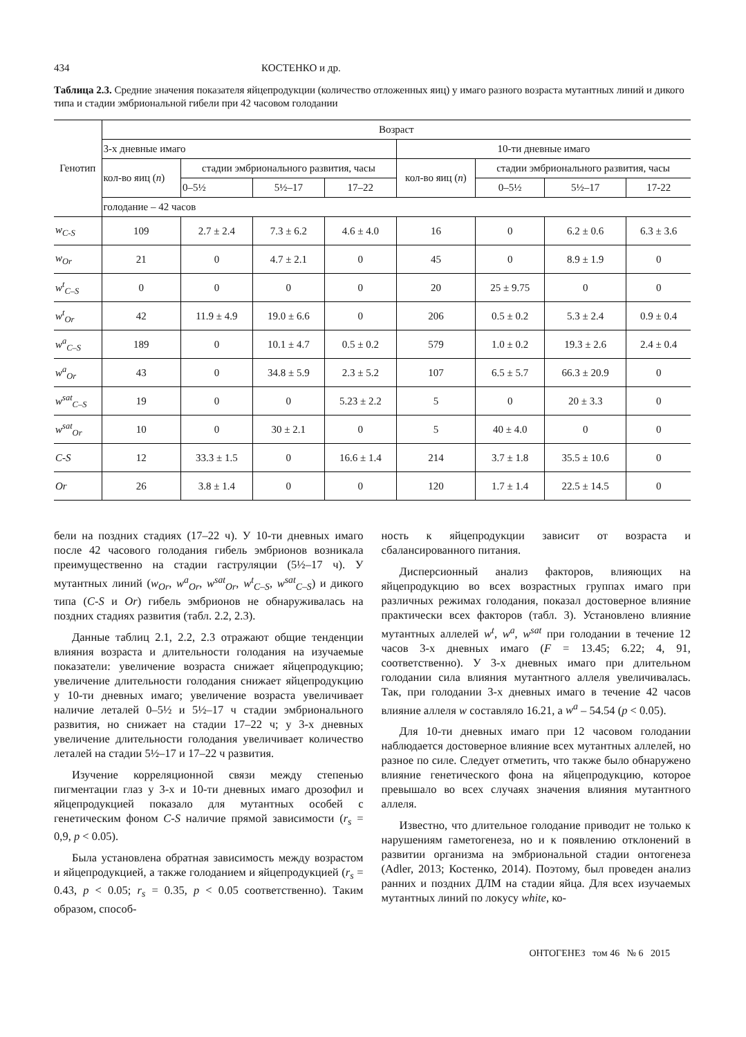434 КОСТЕНКО и др.
Таблица 2.3. Средние значения показателя яйцепродукции (количество отложенных яиц) у имаго разного возраста мутантных линий и дикого типа и стадии эмбриональной гибели при 42 часовом голодании
| Генотип | Возраст | | | | | | | |
| --- | --- | --- | --- | --- | --- | --- | --- | --- |
| | 3-х дневные имаго | | | | 10-ти дневные имаго | | | |
| | кол-во яиц ( n ) | стадии эмбрионального развития, часы | | | кол-во яиц ( n ) | стадии эмбрионального развития, часы | | |
| | | 0–5½ | 5½–17 | 17–22 | | 0–5½ | 5½–17 | 17-22 |
| | голодание – 42 часов | | | | | | | |
| w<sub>C-S</sub> | 109 | 2.7 ± 2.4 | 7.3 ± 6.2 | 4.6 ± 4.0 | 16 | 0 | 6.2 ± 0.6 | 6.3 ± 3.6 |
| w<sub>Or</sub> | 21 | 0 | 4.7 ± 2.1 | 0 | 45 | 0 | 8.9 ± 1.9 | 0 |
| w<sup>t</sup><sub>C–S</sub> | 0 | 0 | 0 | 0 | 20 | 25 ± 9.75 | 0 | 0 |
| w<sup>t</sup><sub>Or</sub> | 42 | 11.9 ± 4.9 | 19.0 ± 6.6 | 0 | 206 | 0.5 ± 0.2 | 5.3 ± 2.4 | 0.9 ± 0.4 |
| w<sup>a</sup><sub>C–S</sub> | 189 | 0 | 10.1 ± 4.7 | 0.5 ± 0.2 | 579 | 1.0 ± 0.2 | 19.3 ± 2.6 | 2.4 ± 0.4 |
| w<sup>a</sup><sub>Or</sub> | 43 | 0 | 34.8 ± 5.9 | 2.3 ± 5.2 | 107 | 6.5 ± 5.7 | 66.3 ± 20.9 | 0 |
| w<sup>sat</sup><sub>C–S</sub> | 19 | 0 | 0 | 5.23 ± 2.2 | 5 | 0 | 20 ± 3.3 | 0 |
| w<sup>sat</sup><sub>Or</sub> | 10 | 0 | 30 ± 2.1 | 0 | 5 | 40 ± 4.0 | 0 | 0 |
| C-S | 12 | 33.3 ± 1.5 | 0 | 16.6 ± 1.4 | 214 | 3.7 ± 1.8 | 35.5 ± 10.6 | 0 |
| Or | 26 | 3.8 ± 1.4 | 0 | 0 | 120 | 1.7 ± 1.4 | 22.5 ± 14.5 | 0 |
бели на поздних стадиях (17–22 ч). У 10-ти дневных имаго после 42 часового голодания гибель эмбрионов возникала преимущественно на стадии гаструляции (5½–17 ч). У мутантных линий (w<sub>Or</sub>, w<sup>a</sup><sub>Or</sub>, w<sup>sat</sup><sub>Or</sub>, w<sup>t</sup><sub>C–S</sub>, w<sup>sat</sup><sub>C–S</sub>) и дикого типа (C-S и Or) гибель эмбрионов не обнаруживалась на поздних стадиях развития (табл. 2.2, 2.3).
Данные таблиц 2.1, 2.2, 2.3 отражают общие тенденции влияния возраста и длительности голодания на изучаемые показатели: увеличение возраста снижает яйцепродукцию; увеличение длительности голодания снижает яйцепродукцию у 10-ти дневных имаго; увеличение возраста увеличивает наличие леталей 0–5½ и 5½–17 ч стадии эмбрионального развития, но снижает на стадии 17–22 ч; у 3-х дневных увеличение длительности голодания увеличивает количество леталей на стадии 5½–17 и 17–22 ч развития.
Изучение корреляционной связи между степенью пигментации глаз у 3-х и 10-ти дневных имаго дрозофил и яйцепродукцией показало для мутантных особей с генетическим фоном C-S наличие прямой зависимости (r<sub>s</sub> = 0,9, p < 0.05).
Была установлена обратная зависимость между возрастом и яйцепродукцией, а также голоданием и яйцепродукцией (r<sub>s</sub> = 0.43, p < 0.05; r<sub>s</sub> = 0.35, p < 0.05 соответственно). Таким образом, способ-
ность к яйцепродукции зависит от возраста и сбалансированного питания.
Дисперсионный анализ факторов, влияющих на яйцепродукцию во всех возрастных группах имаго при различных режимах голодания, показал достоверное влияние практически всех факторов (табл. 3). Установлено влияние мутантных аллелей w<sup>t</sup>, w<sup>a</sup>, w<sup>sat</sup> при голодании в течение 12 часов 3-х дневных имаго (F = 13.45; 6.22; 4, 91, соответственно). У 3-х дневных имаго при длительном голодании сила влияния мутантного аллеля увеличивалась. Так, при голодании 3-х дневных имаго в течение 42 часов влияние аллеля w составляло 16.21, а w<sup>a</sup> – 54.54 (p < 0.05).
Для 10-ти дневных имаго при 12 часовом голодании наблюдается достоверное влияние всех мутантных аллелей, но разное по силе. Следует отметить, что также было обнаружено влияние генетического фона на яйцепродукцию, которое превышало во всех случаях значения влияния мутантного аллеля.
Известно, что длительное голодание приводит не только к нарушениям гаметогенеза, но и к появлению отклонений в развитии организма на эмбриональной стадии онтогенеза (Adler, 2013; Костенко, 2014). Поэтому, был проведен анализ ранних и поздних ДЛМ на стадии яйца. Для всех изучаемых мутантных линий по локусу white, ко-
ОНТОГЕНЕЗ том 46 № 6 2015